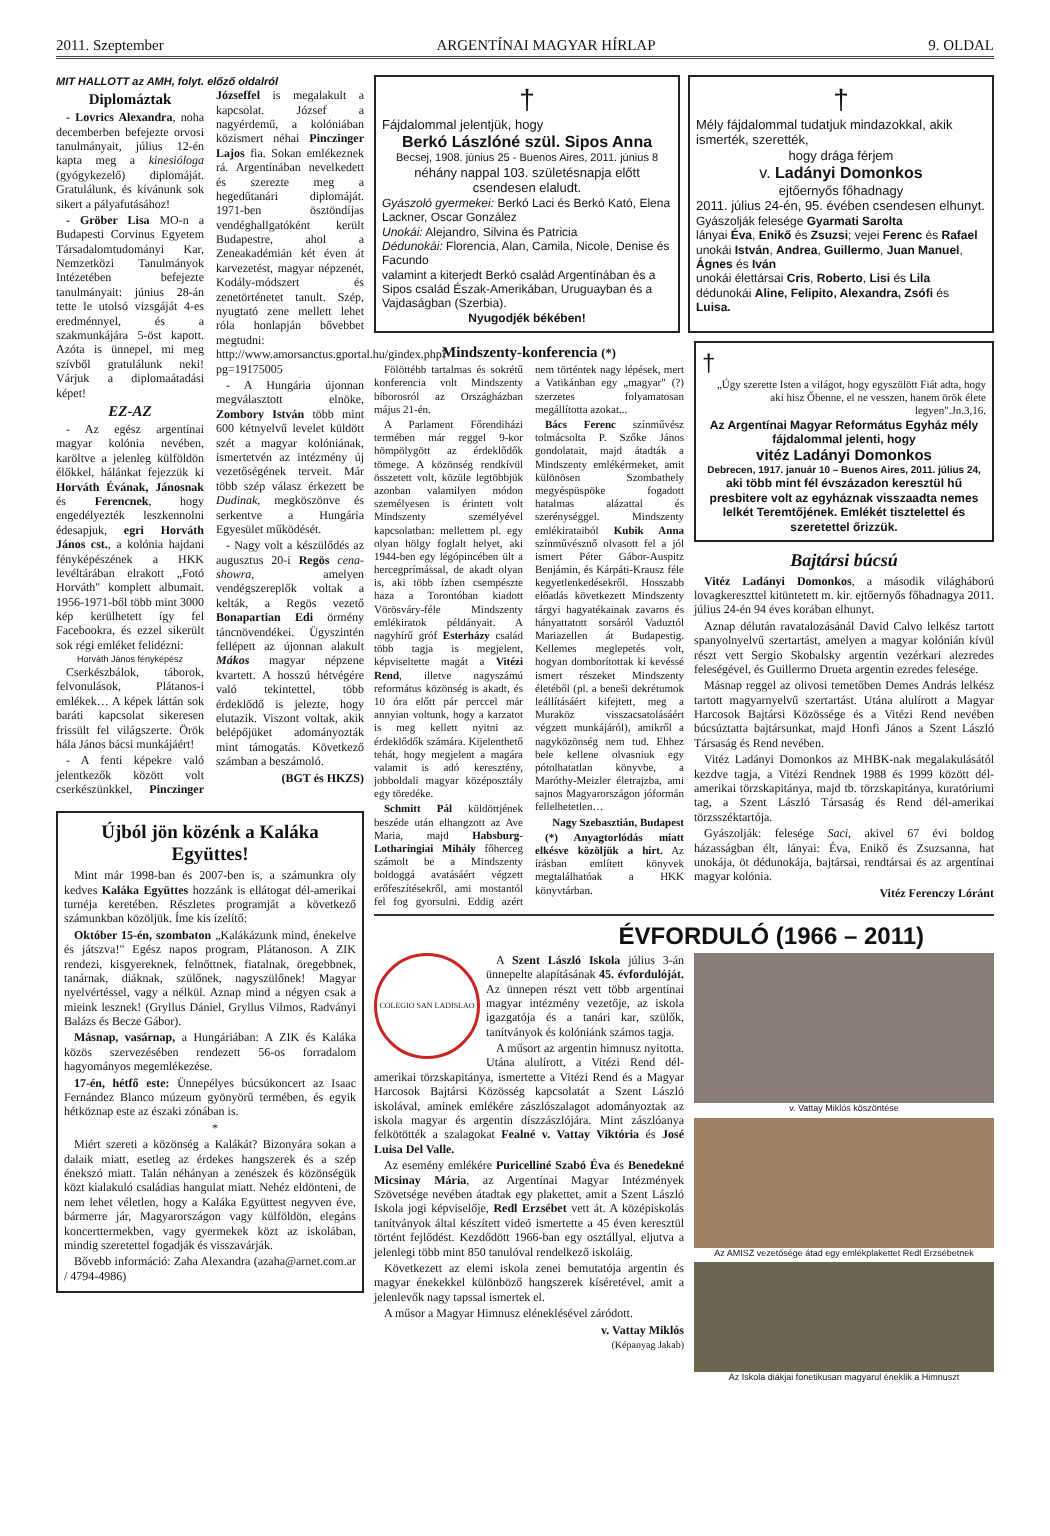2011. Szeptember ARGENTÍNAI MAGYAR HÍRLAP 9. OLDAL
MIT HALLOTT az AMH, folyt. előző oldalról
Diplomáztak
- Lovrics Alexandra, noha decemberben befejezte orvosi tanulmányait, július 12-én kapta meg a kinesióloga (gyógykezelő) diplomáját. Gratulálunk, és kívánunk sok sikert a pályafutásához!
- Gröber Lisa MO-n a Budapesti Corvinus Egyetem Társadalomtudományi Kar, Nemzetközi Tanulmányok Intézetében befejezte tanulmányait: június 28-án tette le utolsó vizsgáját 4-es eredménnyel, és a szakmunkájára 5-öst kapott. Azóta is ünnepel, mi meg szívből gratulálunk neki! Várjuk a diplomaátadási képet!
EZ-AZ
- Az egész argentínai magyar kolónia nevében, karöltve a jelenleg külföldön élőkkel, hálánkat fejezzük ki Horváth Évának, Jánosnak és Ferencnek, hogy engedélyezték leszkennolni édesapjuk, egri Horváth János cst., a kolónia hajdani fényképészének a HKK levéltárában elrakott „Fotó Horváth" komplett albumait. 1956-1971-ből több mint 3000 kép kerülhetett így fel Facebookra, és ezzel sikerült sok régi emléket felidézni:
Horváth János fényképész
Cserkészbálok, táborok, felvonulások, Plátanos-i emlékek… A képek láttán sok baráti kapcsolat sikeresen frissült fel világszerte. Örök hála János bácsi munkájáért!
- A fenti képekre való jelentkezők között volt cserkészünkkel, Pinczinger Józseffel is megalakult a kapcsolat. József a nagyérdemű, a kolóniában közismert néhai Pinczinger Lajos fia. Sokan emlékeznek rá. Argentínában nevelkedett és szerezte meg a hegedűtanári diplomáját. 1971-ben ösztöndíjas vendéghallgatóként került Budapestre, ahol a Zeneakadémián két éven át karvezetést, magyar népzenét, Kodály-módszert és zenetörténetet tanult. Szép, nyugtató zene mellett lehet róla honlapján bővebbet megtudni: http://www.amorsanctus.gportal.hu/gindex.php?pg=19175005
- A Hungária újonnan megválasztott elnöke, Zombory István több mint 600 kétnyelvű levelet küldött szét a magyar kolóniának, ismertetvén az intézmény új vezetőségének terveit. Már több szép válasz érkezett be Dudinak, megköszönve és serkentve a Hungária Egyesület működését.
- Nagy volt a készülődés az augusztus 20-i Regös cena-showra, amelyen vendégszereplők voltak a kelták, a Regös vezető Bonapartian Edi örmény táncnövendékei. Ügyszintén fellépett az újonnan alakult Mákos magyar népzene kvartett. A hosszú hétvégére való tekintettel, több érdeklődő is jelezte, hogy elutazik. Viszont voltak, akik belépőjüket adományozták mint támogatás. Következő számban a beszámoló.
(BGT és HKZS)
Újból jön közénk a Kaláka Együttes!
Mint már 1998-ban és 2007-ben is, a számunkra oly kedves Kaláka Együttes hozzánk is ellátogat dél-amerikai turnéja keretében. Részletes programját a következő számunkban közöljük. Íme kis ízelítő:
Október 15-én, szombaton „Kalákázunk mind, énekelve és játszva!" Egész napos program, Plátanoson. A ZIK rendezi, kisgyereknek, felnőttnek, fiatalnak, öregebbnek, tanárnak, diáknak, szülőnek, nagyszülőnek! Magyar nyelvértéssel, vagy a nélkül. Aznap mind a négyen csak a mieink lesznek! (Gryllus Dániel, Gryllus Vilmos, Radványi Balázs és Becze Gábor).
Másnap, vasárnap, a Hungáriában: A ZIK és Kaláka közös szervezésében rendezett 56-os forradalom hagyományos megemlékezése.
17-én, hétfő este: Ünnepélyes búcsúkoncert az Isaac Fernández Blanco múzeum gyönyörű termében, és egyik hétköznap este az északi zónában is.
*
Miért szereti a közönség a Kalákát? Bizonyára sokan a dalaik miatt, esetleg az érdekes hangszerek és a szép énekszó miatt. Talán néhányan a zenészek és közönségük közt kialakuló családias hangulat miatt. Nehéz eldönteni, de nem lehet véletlen, hogy a Kaláka Együttest negyven éve, bármerre jár, Magyarországon vagy külföldön, elegáns koncerttermekben, vagy gyermekek közt az iskolában, mindig szeretettel fogadják és visszavárják.
Bővebb információ: Zaha Alexandra (azaha@arnet.com.ar / 4794-4986)
†
Fájdalommal jelentjük, hogy
Berkó Lászlóné szül. Sipos Anna
Becsej, 1908. június 25 - Buenos Aires, 2011. június 8
néhány nappal 103. születésnapja előtt csendesen elaludt.
Gyászoló gyermekei: Berkó Laci és Berkó Kató, Elena Lackner, Oscar González
Unokái: Alejandro, Silvina és Patricia
Dédunokái: Florencia, Alan, Camila, Nicole, Denise és Facundo
valamint a kiterjedt Berkó család Argentínában és a Sipos család Észak-Amerikában, Uruguayban és a Vajdaságban (Szerbia).
Nyugodjék békében!
†
Mély fájdalommal tudatjuk mindazokkal, akik ismerték, szerették,
hogy drága férjem
v. Ladányi Domonkos
ejtőernyős főhadnagy
2011. július 24-én, 95. évében csendesen elhunyt.
Gyászolják felesége Gyarmati Sarolta
lányai Éva, Enikő és Zsuzsi; vejei Ferenc és Rafael
unokái István, Andrea, Guillermo, Juan Manuel, Ágnes és Iván
unokái élettársai Cris, Roberto, Lisi és Lila
dédunokái Aline, Felipito, Alexandra, Zsófi és Luisa.
Mindszenty-konferencia (*)
Fölöttébb tartalmas és sokrétű konferencia volt Mindszenty bíborosról az Országházban május 21-én.
A Parlament Főrendiházi termében már reggel 9-kor hömpölygött az érdeklődők tömege. A közönség rendkívül összetett volt, közüle legtöbbjük azonban valamilyen módon személyesen is érintett volt Mindszenty személyével kapcsolatban: mellettem pl. egy olyan hölgy foglalt helyet, aki 1944-ben egy légópincében ült a hercegprímással, de akadt olyan is, aki több ízben csempészte haza a Torontóban kiadott Vörösváry-féle Mindszenty emlékiratok példányait. A nagyhírű gróf Esterházy család több tagja is megjelent, képviseltette magát a Vitézi Rend, illetve nagyszámú református közönség is akadt, és 10 óra előtt pár perccel már annyian voltunk, hogy a karzatot is meg kellett nyitni az érdeklődők számára. Kijelenthető tehát, hogy megjelent a magára valamit is adó keresztény, jobboldali magyar középosztály egy töredéke.
Schmitt Pál küldöttjének beszéde után elhangzott az Ave Maria, majd Habsburg-Lotharingiai Mihály főherceg számolt be a Mindszenty boldoggá avatásáért végzett erőfeszítésekről, ami mostantól fel fog gyorsulni. Eddig azért nem történtek nagy lépések, mert a Vatikánban egy „magyar" (?) szerzetes folyamatosan megállította azokat...
Bács Ferenc színművész tolmácsolta P. Szőke János gondolatait, majd átadták a Mindszenty emlékérmeket, amit különösen Szombathely megyéspüspöke fogadott hatalmas alázattal és szerénységgel. Mindszenty emlékirataiból Kubik Anna színművésznő olvasott fel a jól ismert Péter Gábor-Auspitz Benjámin, és Kárpáti-Krausz féle kegyetlenkedésekről. Hosszabb előadás következett Mindszenty tárgyi hagyatékainak zavaros és hányattatott sorsáról Vaduztól Mariazellen át Budapestig. Kellemes meglepetés volt, hogyan domborítottak ki kevéssé ismert részeket Mindszenty életéből (pl. a beneši dekrétumok leállításáért kifejtett, meg a Muraköz visszacsatolásáért végzett munkájáról), amikről a nagyközönség nem tud. Ehhez bele kellene olvasniuk egy pótolhatatlan könyvbe, a Maróthy-Meizler életrajzba, ami sajnos Magyarországon jóformán fellelhetetlen…
Nagy Szebasztián, Budapest
(*) Anyagtorlódás miatt elkésve közöljük a hírt. Az írásban említett könyvek megtalálhatóak a HKK könyvtárban.
†
„Úgy szerette Isten a világot, hogy egyszülött Fiát adta, hogy aki hisz Őbenne, el ne vesszen, hanem örök élete legyen".Jn.3,16.
Az Argentínai Magyar Református Egyház mély fájdalommal jelenti, hogy
vitéz Ladányi Domonkos
Debrecen, 1917. január 10 – Buenos Aires, 2011. július 24,
aki több mint fél évszázadon keresztül hű presbitere volt az egyháznak visszaadta nemes lelkét Teremtőjének. Emlékét tisztelettel és szeretettel őrizzük.
Bajtársi búcsú
Vitéz Ladányi Domonkos, a második világháború lovagkereszttel kitüntetett m. kir. ejtőernyős főhadnagya 2011. július 24-én 94 éves korában elhunyt.
Aznap délután ravatalozásánál David Calvo lelkész tartott spanyolnyelvű szertartást, amelyen a magyar kolónián kívül részt vett Sergio Skobalsky argentin vezérkari alezredes feleségével, és Guillermo Drueta argentin ezredes felesége.
Másnap reggel az olivosi temetőben Demes András lelkész tartott magyarnyelvű szertartást. Utána alulírott a Magyar Harcosok Bajtársi Közössége és a Vitézi Rend nevében búcsúztatta bajtársunkat, majd Honfi János a Szent László Társaság és Rend nevében.
Vitéz Ladányi Domonkos az MHBK-nak megalakulásától kezdve tagja, a Vitézi Rendnek 1988 és 1999 között dél-amerikai törzskapitánya, majd tb. törzskapitánya, kuratóriumi tag, a Szent László Társaság és Rend dél-amerikai törzsszéktartója.
Gyászolják: felesége Saci, akivel 67 évi boldog házasságban élt, lányai: Éva, Enikő és Zsuzsanna, hat unokája, öt dédunokája, bajtársai, rendtársai és az argentínai magyar kolónia.
Vitéz Ferenczy Lóránt
ÉVFORDULÓ (1966 – 2011)
COLEGIO SAN LADISLAO
A Szent László Iskola július 3-án ünnepelte alapításának 45. évfordulóját. Az ünnepen részt vett több argentínai magyar intézmény vezetője, az iskola igazgatója és a tanári kar, szülők, tanítványok és kolóniánk számos tagja.
A műsort az argentin himnusz nyitotta. Utána alulírott, a Vitézi Rend dél-amerikai törzskapitánya, ismertette a Vitézi Rend és a Magyar Harcosok Bajtársi Közösség kapcsolatát a Szent László iskolával, aminek emlékére zászlószalagot adományoztak az iskola magyar és argentin díszzászlójára. Mint zászlóanya felkötötték a szalagokat Fealné v. Vattay Viktória és José Luisa Del Valle.
Az esemény emlékére Puricelliné Szabó Éva és Benedekné Micsinay Mária, az Argentínai Magyar Intézmények Szövetsége nevében átadtak egy plakettet, amit a Szent László Iskola jogi képviselője, Redl Erzsébet vett át. A középiskolás tanítványok által készített videó ismertette a 45 éven keresztül történt fejlődést. Kezdődött 1966-ban egy osztállyal, eljutva a jelenlegi több mint 850 tanulóval rendelkező iskoláig.
Következett az elemi iskola zenei bemutatója argentin és magyar énekekkel különböző hangszerek kíséretével, amit a jelenlevők nagy tapssal ismertek el.
A műsor a Magyar Himnusz eléneklésével záródott.
v. Vattay Miklós
(Képanyag Jakab)
v. Vattay Miklós köszöntése
Az AMISZ vezetősége átad egy emlékplakettet Redl Erzsébetnek
Az Iskola diákjai fonetikusan magyarul éneklik a Himnuszt